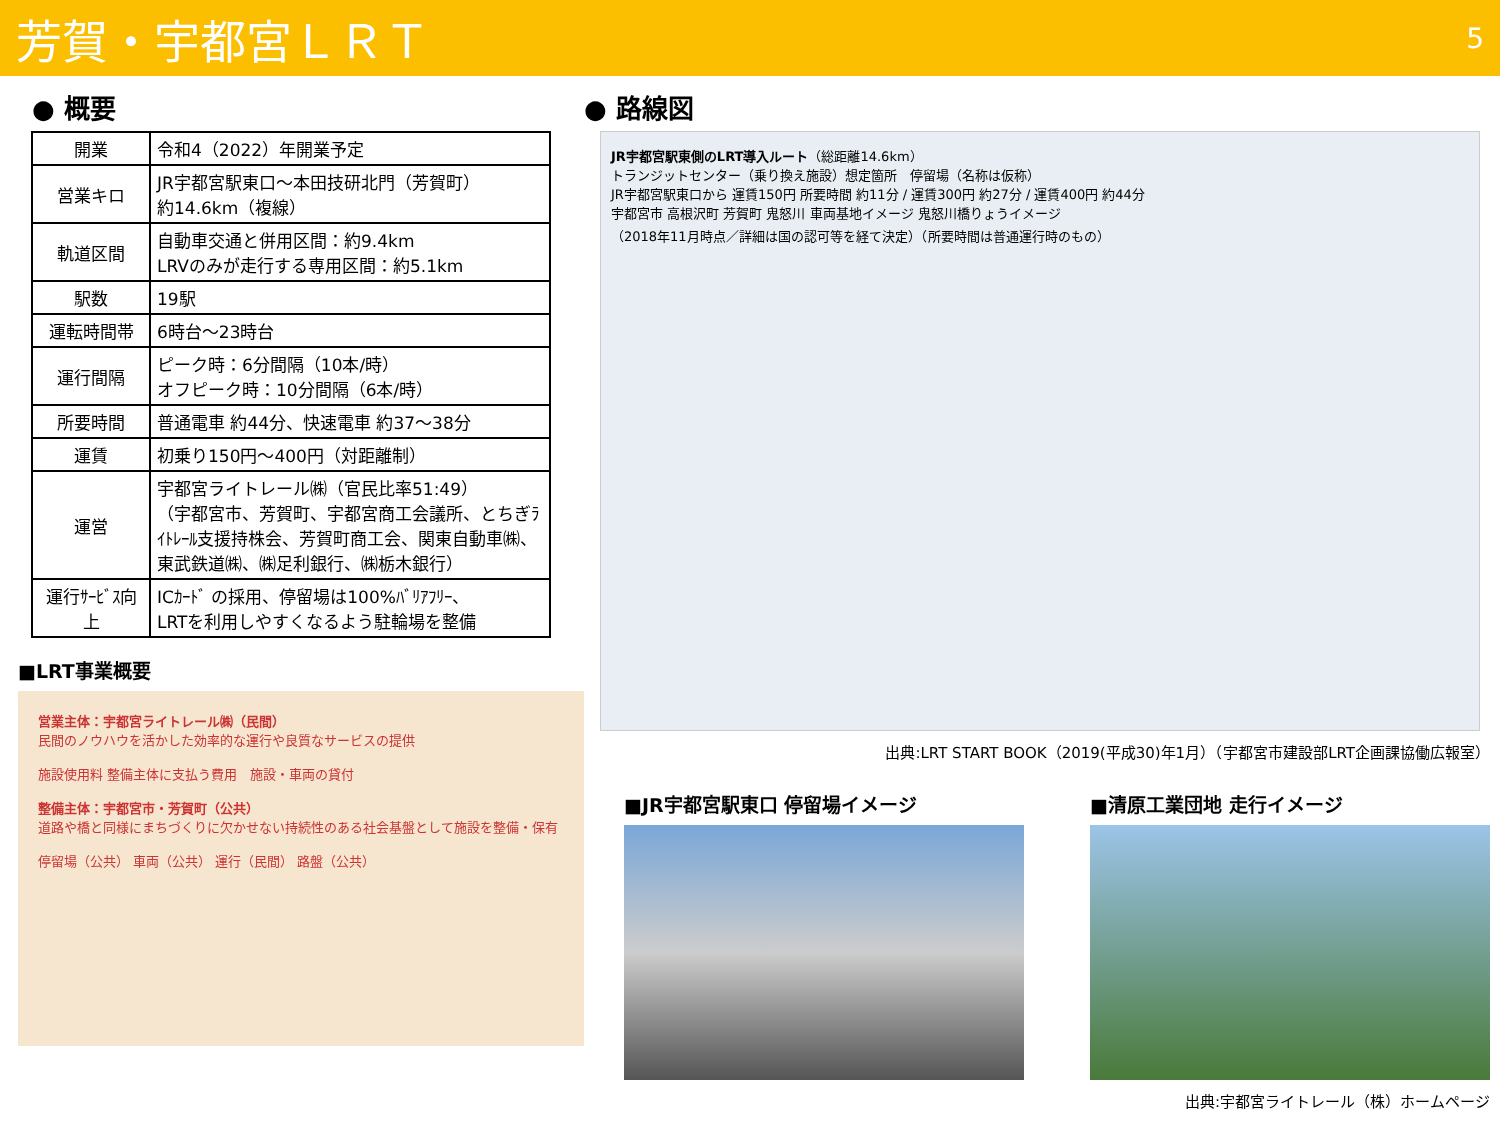芳賀・宇都宮ＬＲＴ
5
● 概要
| 開業 | 令和4（2022）年開業予定 |
| 営業キロ | JR宇都宮駅東口～本田技研北門（芳賀町） 約14.6km（複線） |
| 軌道区間 | 自動車交通と併用区間：約9.4km LRVのみが走行する専用区間：約5.1km |
| 駅数 | 19駅 |
| 運転時間帯 | 6時台～23時台 |
| 運行間隔 | ピーク時：6分間隔（10本/時） オフピーク時：10分間隔（6本/時） |
| 所要時間 | 普通電車 約44分、快速電車 約37～38分 |
| 運賃 | 初乗り150円～400円（対距離制） |
| 運営 | 宇都宮ライトレール㈱（官民比率51:49） （宇都宮市、芳賀町、宇都宮商工会議所、とちぎﾗｲﾄﾚｰﾙ支援持株会、芳賀町商工会、関東自動車㈱、東武鉄道㈱、㈱足利銀行、㈱栃木銀行） |
| 運行ｻｰﾋﾞｽ向上 | ICｶｰﾄﾞ の採用、停留場は100%ﾊﾞﾘｱﾌﾘｰ、 LRTを利用しやすくなるよう駐輪場を整備 |
■LRT事業概要
営業主体：宇都宮ライトレール㈱（民間）
民間のノウハウを活かした効率的な運行や良質なサービスの提供
施設使用料 整備主体に支払う費用　施設・車両の貸付
整備主体：宇都宮市・芳賀町（公共）
道路や橋と同様にまちづくりに欠かせない持続性のある社会基盤として施設を整備・保有
停留場（公共） 車両（公共） 運行（民間） 路盤（公共）
● 路線図
JR宇都宮駅東側のLRT導入ルート（総距離14.6km）
トランジットセンター（乗り換え施設）想定箇所　停留場（名称は仮称）
JR宇都宮駅東口から 運賃150円 所要時間 約11分 / 運賃300円 約27分 / 運賃400円 約44分
宇都宮市 高根沢町 芳賀町 鬼怒川 車両基地イメージ 鬼怒川橋りょうイメージ
（2018年11月時点／詳細は国の認可等を経て決定）（所要時間は普通運行時のもの）
出典:LRT START BOOK（2019(平成30)年1月）（宇都宮市建設部LRT企画課協働広報室）
■JR宇都宮駅東口 停留場イメージ ■清原工業団地 走行イメージ
出典:宇都宮ライトレール（株）ホームページ